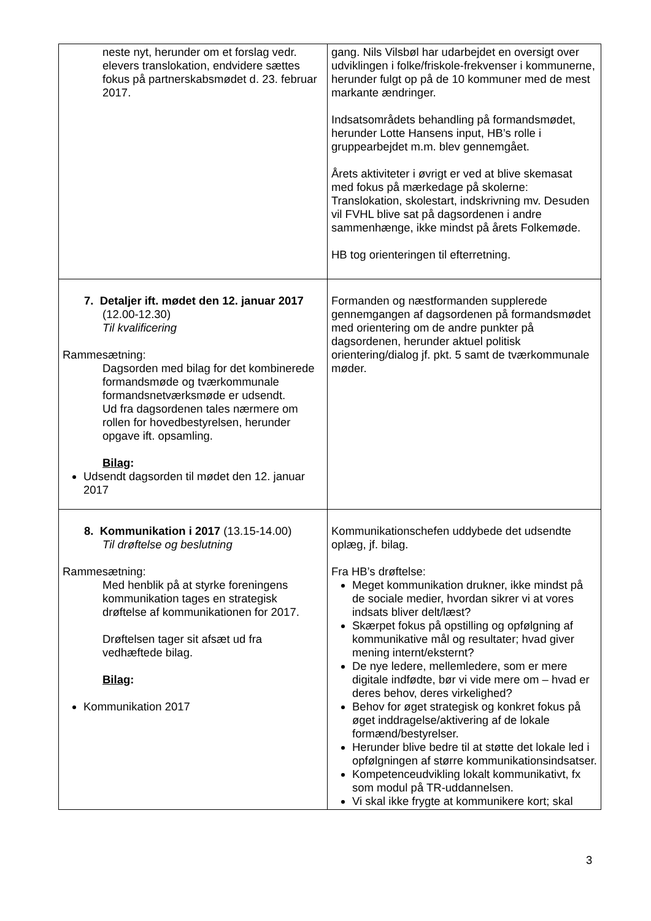| neste nyt, herunder om et forslag vedr. elevers translokation, endvidere sættes fokus på partnerskabsmødet d. 23. februar 2017. | gang. Nils Vilsbøl har udarbejdet en oversigt over udviklingen i folke/friskole-frekvenser i kommunerne, herunder fulgt op på de 10 kommuner med de mest markante ændringer. Indsatsområdets behandling på formandsmødet, herunder Lotte Hansens input, HB’s rolle i gruppearbejdet m.m. blev gennemgået. Årets aktiviteter i øvrigt er ved at blive skemasat med fokus på mærkedage på skolerne: Translokation, skolestart, indskrivning mv. Desuden vil FVHL blive sat på dagsordenen i andre sammenhænge, ikke mindst på årets Folkemøde. HB tog orienteringen til efterretning. |
| 7. Detaljer ift. mødet den 12. januar 2017 (12.00-12.30) Til kvalificering Rammesætning: Dagsorden med bilag for det kombinerede formandsmøde og tværkommunale formandsnetværksmøde er udsendt. Ud fra dagsordenen tales nærmere om rollen for hovedbestyrelsen, herunder opgave ift. opsamling. Bilag : Udsendt dagsorden til mødet den 12. januar 2017 | Formanden og næstformanden supplerede gennemgangen af dagsordenen på formandsmødet med orientering om de andre punkter på dagsordenen, herunder aktuel politisk orientering/dialog jf. pkt. 5 samt de tværkommunale møder. |
| 8. Kommunikation i 2017 (13.15-14.00) Til drøftelse og beslutning Rammesætning: Med henblik på at styrke foreningens kommunikation tages en strategisk drøftelse af kommunikationen for 2017. Drøftelsen tager sit afsæt ud fra vedhæftede bilag. Bilag : Kommunikation 2017 | Kommunikationschefen uddybede det udsendte oplæg, jf. bilag. Fra HB’s drøftelse: Meget kommunikation drukner, ikke mindst på de sociale medier, hvordan sikrer vi at vores indsats bliver delt/læst? Skærpet fokus på opstilling og opfølgning af kommunikative mål og resultater; hvad giver mening internt/eksternt? De nye ledere, mellemledere, som er mere digitale indfødte, bør vi vide mere om – hvad er deres behov, deres virkelighed? Behov for øget strategisk og konkret fokus på øget inddragelse/aktivering af de lokale formænd/bestyrelser. Herunder blive bedre til at støtte det lokale led i opfølgningen af større kommunikationsindsatser. Kompetenceudvikling lokalt kommunikativt, fx som modul på TR-uddannelsen. Vi skal ikke frygte at kommunikere kort; skal |
3